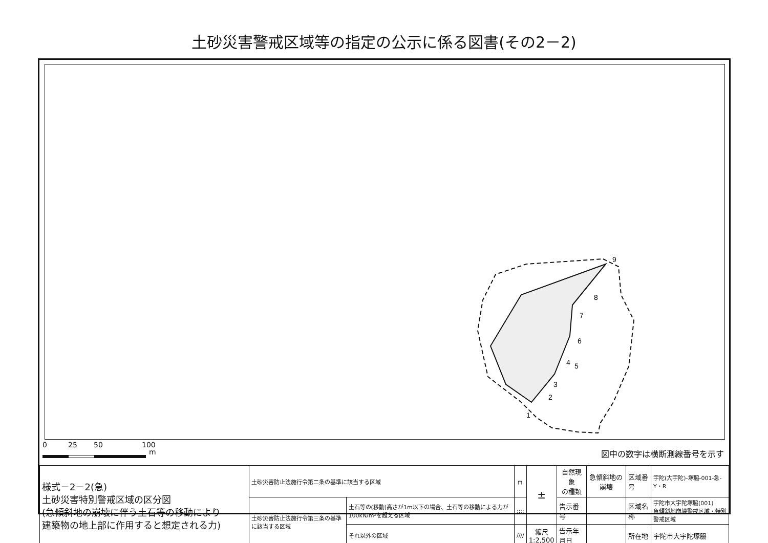土砂災害警戒区域等の指定の公示に係る図書(その2－2)
9
8
7
6
4
5
3
2
1
0 25 50 100
m 図中の数字は横断測線番号を示す
| 様式－2－2(急) 土砂災害特別警戒区域の区分図 (急傾斜地の崩壊に伴う土石等の移動により 建築物の地上部に作用すると想定される力) | 土砂災害防止法施行令第二条の基準に該当する区域 | | ┌┐ | ± | 自然現象 の種類 | 急傾斜地の崩壊 | 区域番号 | 宇陀(大宇陀)-塚脇-001-急-Y・R |
| | 土砂災害防止法施行令第三条の基準に該当する区域 | 土石等の(移動)高さが1m以下の場合、土石等の移動による力が100kN/m²を超える区域 | :::: | | 告示番号 | | 区域名称 | 宇陀市大宇陀塚脇(001) 急傾斜地崩壊警戒区域・特別警戒区域 |
| | | それ以外の区域 | //// | 縮尺 1:2,500 | 告示年月日 | | 所在地 | 宇陀市大宇陀塚脇 |